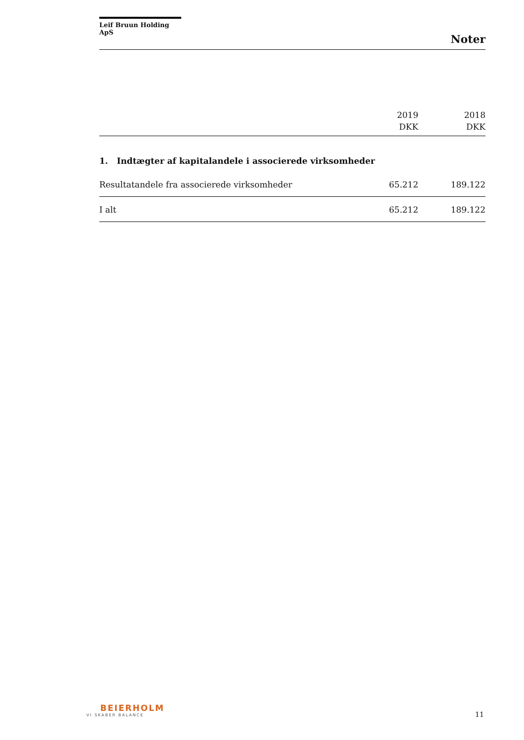Leif Bruun Holding ApS
Noter
| | 2019 DKK | 2018 DKK |
| --- | --- | --- |
| 1. Indtægter af kapitalandele i associerede virksomheder | | |
| Resultatandele fra associerede virksomheder | 65.212 | 189.122 |
| I alt | 65.212 | 189.122 |
BEIERHOLM
VI SKABER BALANCE
11